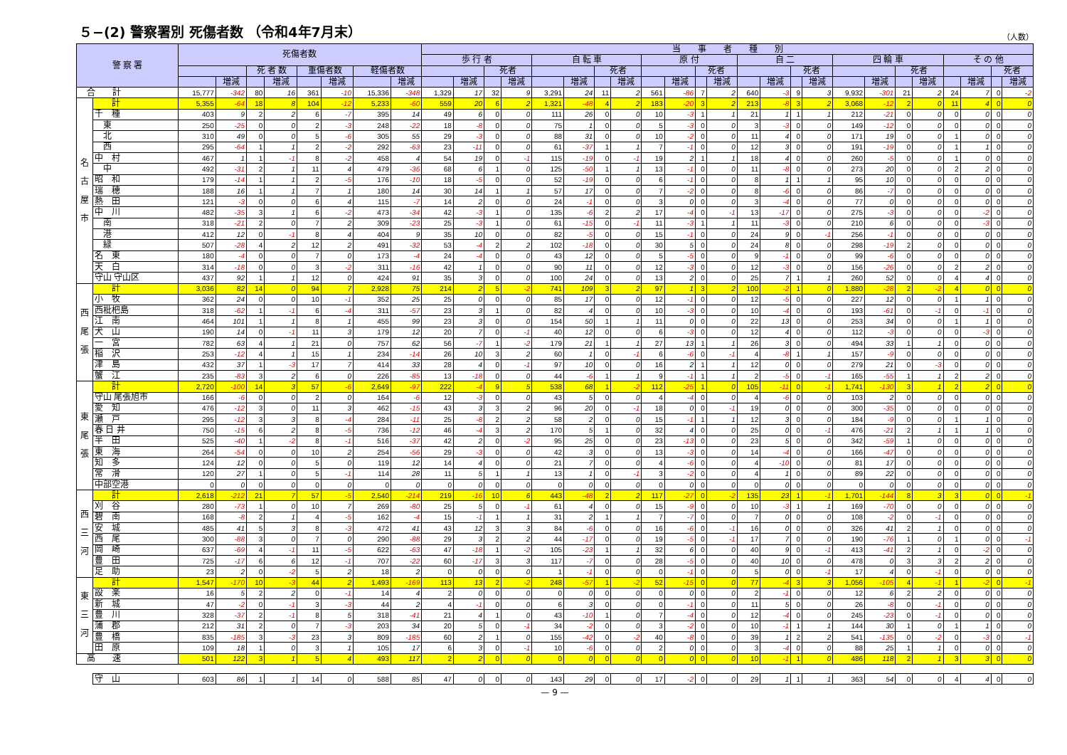５−(2) 警察署別 死傷者数 （令和4年7月末）
（人数）
| 警 察 署 | | 死傷者数 | | | | | | | | 当 事 者 種 別 | | | | | | | | | | | | | | | | | | | | | | | |
| --- | --- | --- | --- | --- | --- | --- | --- | --- | --- | --- | --- | --- | --- | --- | --- | --- | --- | --- | --- | --- | --- | --- | --- | --- | --- | --- | --- | --- | --- | --- | --- | --- | --- |
| | | | | | | | | | | 歩 行 者 | | | | 自 転 車 | | | | 原 付 | | | | 自 二 | | | | 四 輪 車 | | | | そ の 他 | | | |
| | | | | 死 者 数 | | 重傷者数 | | 軽傷者数 | | | | 死者 | | | | 死者 | | | | 死者 | | | | 死者 | | | | 死者 | | | | 死者 | |
| | | | 増減 | | 増減 | | 増減 | | 増減 | | 増減 | | 増減 | | 増減 | | 増減 | | 増減 | | 増減 | | 増減 | | 増減 | | 増減 | | 増減 | | 増減 | | 増減 |
| 合 計 | | 15,777 | -342 | 80 | 16 | 361 | -10 | 15,336 | -348 | 1,329 | 17 | 32 | 9 | 3,291 | 24 | 11 | 2 | 561 | -86 | 7 | 2 | 640 | -3 | 9 | 3 | 9,932 | -301 | 21 | 2 | 24 | 7 | 0 | -2 |
| 名 古 屋 市 | 計 | 5,355 | -64 | 18 | 8 | 104 | -12 | 5,233 | -60 | 559 | 20 | 6 | 2 | 1,321 | -48 | 4 | 2 | 183 | -20 | 3 | 2 | 213 | -8 | 3 | 2 | 3,068 | -12 | 2 | 0 | 11 | 4 | 0 | 0 |
| | 千 種 | 403 | 9 | 2 | 2 | 6 | -7 | 395 | 14 | 49 | 6 | 0 | 0 | 111 | 26 | 0 | 0 | 10 | -3 | 1 | 1 | 21 | 1 | 1 | 1 | 212 | -21 | 0 | 0 | 0 | 0 | 0 | 0 |
| | 東 | 250 | -25 | 0 | 0 | 2 | -3 | 248 | -22 | 18 | -8 | 0 | 0 | 75 | 1 | 0 | 0 | 5 | -3 | 0 | 0 | 3 | -3 | 0 | 0 | 149 | -12 | 0 | 0 | 0 | 0 | 0 | 0 |
| | 北 | 310 | 49 | 0 | 0 | 5 | -6 | 305 | 55 | 29 | -3 | 0 | 0 | 88 | 31 | 0 | 0 | 10 | -2 | 0 | 0 | 11 | 4 | 0 | 0 | 171 | 19 | 0 | 0 | 1 | 0 | 0 | 0 |
| | 西 | 295 | -64 | 1 | 1 | 2 | -2 | 292 | -63 | 23 | -11 | 0 | 0 | 61 | -37 | 1 | 1 | 7 | -1 | 0 | 0 | 12 | 3 | 0 | 0 | 191 | -19 | 0 | 0 | 1 | 1 | 0 | 0 |
| | 中 村 | 467 | 1 | 1 | -1 | 8 | -2 | 458 | 4 | 54 | 19 | 0 | -1 | 115 | -19 | 0 | -1 | 19 | 2 | 1 | 1 | 18 | 4 | 0 | 0 | 260 | -5 | 0 | 0 | 1 | 0 | 0 | 0 |
| | 中 | 492 | -31 | 2 | 1 | 11 | 4 | 479 | -36 | 68 | 6 | 1 | 0 | 125 | -50 | 1 | 1 | 13 | -1 | 0 | 0 | 11 | -8 | 0 | 0 | 273 | 20 | 0 | 0 | 2 | 2 | 0 | 0 |
| | 昭 和 | 179 | -14 | 1 | 1 | 2 | -5 | 176 | -10 | 18 | -5 | 0 | 0 | 52 | -19 | 0 | 0 | 6 | -1 | 0 | 0 | 8 | 1 | 1 | 1 | 95 | 10 | 0 | 0 | 0 | 0 | 0 | 0 |
| | 瑞 穂 | 188 | 16 | 1 | 1 | 7 | 1 | 180 | 14 | 30 | 14 | 1 | 1 | 57 | 17 | 0 | 0 | 7 | -2 | 0 | 0 | 8 | -6 | 0 | 0 | 86 | -7 | 0 | 0 | 0 | 0 | 0 | 0 |
| | 熱 田 | 121 | -3 | 0 | 0 | 6 | 4 | 115 | -7 | 14 | 2 | 0 | 0 | 24 | -1 | 0 | 0 | 3 | 0 | 0 | 0 | 3 | -4 | 0 | 0 | 77 | 0 | 0 | 0 | 0 | 0 | 0 | 0 |
| | 中 川 | 482 | -35 | 3 | 1 | 6 | -2 | 473 | -34 | 42 | -3 | 1 | 0 | 135 | -6 | 2 | 2 | 17 | -4 | 0 | -1 | 13 | -17 | 0 | 0 | 275 | -3 | 0 | 0 | 0 | -2 | 0 | 0 |
| | 南 | 318 | -21 | 2 | 0 | 7 | 2 | 309 | -23 | 25 | -3 | 1 | 0 | 61 | -15 | 0 | -1 | 11 | -3 | 1 | 1 | 11 | -3 | 0 | 0 | 210 | 6 | 0 | 0 | 0 | -3 | 0 | 0 |
| | 港 | 412 | 12 | 0 | -1 | 8 | 4 | 404 | 9 | 35 | 10 | 0 | 0 | 82 | -5 | 0 | 0 | 15 | -1 | 0 | 0 | 24 | 9 | 0 | -1 | 256 | -1 | 0 | 0 | 0 | 0 | 0 | 0 |
| | 緑 | 507 | -28 | 4 | 2 | 12 | 2 | 491 | -32 | 53 | -4 | 2 | 2 | 102 | -18 | 0 | 0 | 30 | 5 | 0 | 0 | 24 | 8 | 0 | 0 | 298 | -19 | 2 | 0 | 0 | 0 | 0 | 0 |
| | 名 東 | 180 | -4 | 0 | 0 | 7 | 0 | 173 | -4 | 24 | -4 | 0 | 0 | 43 | 12 | 0 | 0 | 5 | -5 | 0 | 0 | 9 | -1 | 0 | 0 | 99 | -6 | 0 | 0 | 0 | 0 | 0 | 0 |
| | 天 白 | 314 | -18 | 0 | 0 | 3 | -2 | 311 | -16 | 42 | 1 | 0 | 0 | 90 | 11 | 0 | 0 | 12 | -3 | 0 | 0 | 12 | -3 | 0 | 0 | 156 | -26 | 0 | 0 | 2 | 2 | 0 | 0 |
| | 守山 守山区 | 437 | 92 | 1 | 1 | 12 | 0 | 424 | 91 | 35 | 3 | 0 | 0 | 100 | 24 | 0 | 0 | 13 | 2 | 0 | 0 | 25 | 7 | 1 | 1 | 260 | 52 | 0 | 0 | 4 | 4 | 0 | 0 |
| 西 尾 張 | 計 | 3,036 | 82 | 14 | 0 | 94 | 7 | 2,928 | 75 | 214 | 2 | 5 | -2 | 741 | 109 | 3 | 2 | 97 | 1 | 3 | 2 | 100 | -2 | 1 | 0 | 1,880 | -28 | 2 | -2 | 4 | 0 | 0 | 0 |
| | 小 牧 | 362 | 24 | 0 | 0 | 10 | -1 | 352 | 25 | 25 | 0 | 0 | 0 | 85 | 17 | 0 | 0 | 12 | -1 | 0 | 0 | 12 | -5 | 0 | 0 | 227 | 12 | 0 | 0 | 1 | 1 | 0 | 0 |
| | 西枇杷島 | 318 | -62 | 1 | -1 | 6 | -4 | 311 | -57 | 23 | 3 | 1 | 0 | 82 | 4 | 0 | 0 | 10 | -3 | 0 | 0 | 10 | -4 | 0 | 0 | 193 | -61 | 0 | -1 | 0 | -1 | 0 | 0 |
| | 江 南 | 464 | 101 | 1 | 1 | 8 | 1 | 455 | 99 | 23 | 3 | 0 | 0 | 154 | 50 | 1 | 1 | 11 | 0 | 0 | 0 | 22 | 13 | 0 | 0 | 253 | 34 | 0 | 0 | 1 | 1 | 0 | 0 |
| | 犬 山 | 190 | 14 | 0 | -1 | 11 | 3 | 179 | 12 | 20 | 7 | 0 | -1 | 40 | 12 | 0 | 0 | 6 | -3 | 0 | 0 | 12 | 4 | 0 | 0 | 112 | -3 | 0 | 0 | 0 | -3 | 0 | 0 |
| | 一 宮 | 782 | 63 | 4 | 1 | 21 | 0 | 757 | 62 | 56 | -7 | 1 | -2 | 179 | 21 | 1 | 1 | 27 | 13 | 1 | 1 | 26 | 3 | 0 | 0 | 494 | 33 | 1 | 1 | 0 | 0 | 0 | 0 |
| | 稲 沢 | 253 | -12 | 4 | 1 | 15 | 1 | 234 | -14 | 26 | 10 | 3 | 2 | 60 | 1 | 0 | -1 | 6 | -6 | 0 | -1 | 4 | -8 | 1 | 1 | 157 | -9 | 0 | 0 | 0 | 0 | 0 | 0 |
| | 津 島 | 432 | 37 | 1 | -3 | 17 | 7 | 414 | 33 | 28 | 4 | 0 | -1 | 97 | 10 | 0 | 0 | 16 | 2 | 1 | 1 | 12 | 0 | 0 | 0 | 279 | 21 | 0 | -3 | 0 | 0 | 0 | 0 |
| | 蟹 江 | 235 | -83 | 3 | 2 | 6 | 0 | 226 | -85 | 13 | -18 | 0 | 0 | 44 | -6 | 1 | 1 | 9 | -1 | 1 | 1 | 2 | -5 | 0 | -1 | 165 | -55 | 1 | 1 | 2 | 2 | 0 | 0 |
| 東 尾 張 | 計 | 2,720 | -100 | 14 | 3 | 57 | -6 | 2,649 | -97 | 222 | -4 | 9 | 5 | 538 | 68 | 1 | -2 | 112 | -25 | 1 | 0 | 105 | -11 | 0 | -1 | 1,741 | -130 | 3 | 1 | 2 | 2 | 0 | 0 |
| | 守山 尾張旭市 | 166 | -6 | 0 | 0 | 2 | 0 | 164 | -6 | 12 | -3 | 0 | 0 | 43 | 5 | 0 | 0 | 4 | -4 | 0 | 0 | 4 | -6 | 0 | 0 | 103 | 2 | 0 | 0 | 0 | 0 | 0 | 0 |
| | 愛 知 | 476 | -12 | 3 | 0 | 11 | 3 | 462 | -15 | 43 | 3 | 3 | 2 | 96 | 20 | 0 | -1 | 18 | 0 | 0 | -1 | 19 | 0 | 0 | 0 | 300 | -35 | 0 | 0 | 0 | 0 | 0 | 0 |
| | 瀬 戸 | 295 | -12 | 3 | 3 | 8 | -4 | 284 | -11 | 25 | -8 | 2 | 2 | 58 | 2 | 0 | 0 | 15 | -1 | 1 | 1 | 12 | 3 | 0 | 0 | 184 | -9 | 0 | 0 | 1 | 1 | 0 | 0 |
| | 春 日 井 | 750 | -15 | 6 | 2 | 8 | -5 | 736 | -12 | 46 | -4 | 3 | 2 | 170 | 5 | 1 | 0 | 32 | 4 | 0 | 0 | 25 | 0 | 0 | -1 | 476 | -21 | 2 | 1 | 1 | 1 | 0 | 0 |
| | 半 田 | 525 | -40 | 1 | -2 | 8 | -1 | 516 | -37 | 42 | 2 | 0 | -2 | 95 | 25 | 0 | 0 | 23 | -13 | 0 | 0 | 23 | 5 | 0 | 0 | 342 | -59 | 1 | 0 | 0 | 0 | 0 | 0 |
| | 東 海 | 264 | -54 | 0 | 0 | 10 | 2 | 254 | -56 | 29 | -3 | 0 | 0 | 42 | 3 | 0 | 0 | 13 | -3 | 0 | 0 | 14 | -4 | 0 | 0 | 166 | -47 | 0 | 0 | 0 | 0 | 0 | 0 |
| | 知 多 | 124 | 12 | 0 | 0 | 5 | 0 | 119 | 12 | 14 | 4 | 0 | 0 | 21 | 7 | 0 | 0 | 4 | -6 | 0 | 0 | 4 | -10 | 0 | 0 | 81 | 17 | 0 | 0 | 0 | 0 | 0 | 0 |
| | 常 滑 | 120 | 27 | 1 | 0 | 5 | -1 | 114 | 28 | 11 | 5 | 1 | 1 | 13 | 1 | 0 | -1 | 3 | -2 | 0 | 0 | 4 | 1 | 0 | 0 | 89 | 22 | 0 | 0 | 0 | 0 | 0 | 0 |
| | 中部空港 | 0 | 0 | 0 | 0 | 0 | 0 | 0 | 0 | 0 | 0 | 0 | 0 | 0 | 0 | 0 | 0 | 0 | 0 | 0 | 0 | 0 | 0 | 0 | 0 | 0 | 0 | 0 | 0 | 0 | 0 | 0 | 0 |
| 西 三 河 | 計 | 2,618 | -212 | 21 | 7 | 57 | -5 | 2,540 | -214 | 219 | -16 | 10 | 6 | 443 | -48 | 2 | 2 | 117 | -27 | 0 | -2 | 135 | 23 | 1 | -1 | 1,701 | -144 | 8 | 3 | 3 | 0 | 0 | -1 |
| | 刈 谷 | 280 | -73 | 1 | 0 | 10 | 7 | 269 | -80 | 25 | 5 | 0 | -1 | 61 | 4 | 0 | 0 | 15 | -9 | 0 | 0 | 10 | -3 | 1 | 1 | 169 | -70 | 0 | 0 | 0 | 0 | 0 | 0 |
| | 碧 南 | 168 | -8 | 2 | 1 | 4 | -5 | 162 | -4 | 15 | -1 | 1 | 1 | 31 | 2 | 1 | 1 | 7 | -7 | 0 | 0 | 7 | 0 | 0 | 0 | 108 | -2 | 0 | -1 | 0 | 0 | 0 | 0 |
| | 安 城 | 485 | 41 | 5 | 3 | 8 | -3 | 472 | 41 | 43 | 12 | 3 | 3 | 84 | -6 | 0 | 0 | 16 | -6 | 0 | -1 | 16 | 0 | 0 | 0 | 326 | 41 | 2 | 1 | 0 | 0 | 0 | 0 |
| | 西 尾 | 300 | -88 | 3 | 0 | 7 | 0 | 290 | -88 | 29 | 3 | 2 | 2 | 44 | -17 | 0 | 0 | 19 | -5 | 0 | -1 | 17 | 7 | 0 | 0 | 190 | -76 | 1 | 0 | 1 | 0 | 0 | -1 |
| | 岡 崎 | 637 | -69 | 4 | -1 | 11 | -5 | 622 | -63 | 47 | -18 | 1 | -2 | 105 | -23 | 1 | 1 | 32 | 6 | 0 | 0 | 40 | 9 | 0 | -1 | 413 | -41 | 2 | 1 | 0 | -2 | 0 | 0 |
| | 豊 田 | 725 | -17 | 6 | 6 | 12 | -1 | 707 | -22 | 60 | -17 | 3 | 3 | 117 | -7 | 0 | 0 | 28 | -5 | 0 | 0 | 40 | 10 | 0 | 0 | 478 | 0 | 3 | 3 | 2 | 2 | 0 | 0 |
| | 足 助 | 23 | 2 | 0 | -2 | 5 | 2 | 18 | 2 | 0 | 0 | 0 | 0 | 1 | -1 | 0 | 0 | 0 | -1 | 0 | 0 | 5 | 0 | 0 | -1 | 17 | 4 | 0 | -1 | 0 | 0 | 0 | 0 |
| 東 三 河 | 計 | 1,547 | -170 | 10 | -3 | 44 | 2 | 1,493 | -169 | 113 | 13 | 2 | -2 | 248 | -57 | 1 | -2 | 52 | -15 | 0 | 0 | 77 | -4 | 3 | 3 | 1,056 | -105 | 4 | -1 | 1 | -2 | 0 | -1 |
| | 設 楽 | 16 | 5 | 2 | 2 | 0 | -1 | 14 | 4 | 2 | 0 | 0 | 0 | 0 | 0 | 0 | 0 | 0 | 0 | 0 | 0 | 2 | -1 | 0 | 0 | 12 | 6 | 2 | 2 | 0 | 0 | 0 | 0 |
| | 新 城 | 47 | -2 | 0 | -1 | 3 | -3 | 44 | 2 | 4 | -1 | 0 | 0 | 6 | 3 | 0 | 0 | 0 | -1 | 0 | 0 | 11 | 5 | 0 | 0 | 26 | -8 | 0 | -1 | 0 | 0 | 0 | 0 |
| | 豊 川 | 328 | -37 | 2 | -1 | 8 | 5 | 318 | -41 | 21 | 4 | 1 | 0 | 43 | -10 | 1 | 0 | 7 | -4 | 0 | 0 | 12 | -4 | 0 | 0 | 245 | -23 | 0 | -1 | 0 | 0 | 0 | 0 |
| | 蒲 郡 | 212 | 31 | 2 | 0 | 7 | -3 | 203 | 34 | 20 | 5 | 0 | -1 | 34 | -2 | 0 | 0 | 3 | -2 | 0 | 0 | 10 | -1 | 1 | 1 | 144 | 30 | 1 | 0 | 1 | 1 | 0 | 0 |
| | 豊 橋 | 835 | -185 | 3 | -3 | 23 | 3 | 809 | -185 | 60 | 2 | 1 | 0 | 155 | -42 | 0 | -2 | 40 | -8 | 0 | 0 | 39 | 1 | 2 | 2 | 541 | -135 | 0 | -2 | 0 | -3 | 0 | -1 |
| | 田 原 | 109 | 18 | 1 | 0 | 3 | 1 | 105 | 17 | 6 | 3 | 0 | -1 | 10 | -6 | 0 | 0 | 2 | 0 | 0 | 0 | 3 | -4 | 0 | 0 | 88 | 25 | 1 | 1 | 0 | 0 | 0 | 0 |
| 高 速 | | 501 | 122 | 3 | 1 | 5 | 4 | 493 | 117 | 2 | 2 | 0 | 0 | 0 | 0 | 0 | 0 | 0 | 0 | 0 | 0 | 10 | -1 | 1 | 0 | 486 | 118 | 2 | 1 | 3 | 3 | 0 | 0 |
| | 守 山 | 603 | 86 | 1 | 1 | 14 | 0 | 588 | 85 | 47 | 0 | 0 | 0 | 143 | 29 | 0 | 0 | 17 | -2 | 0 | 0 | 29 | 1 | 1 | 1 | 363 | 54 | 0 | 0 | 4 | 4 | 0 | 0 |
— 9 —